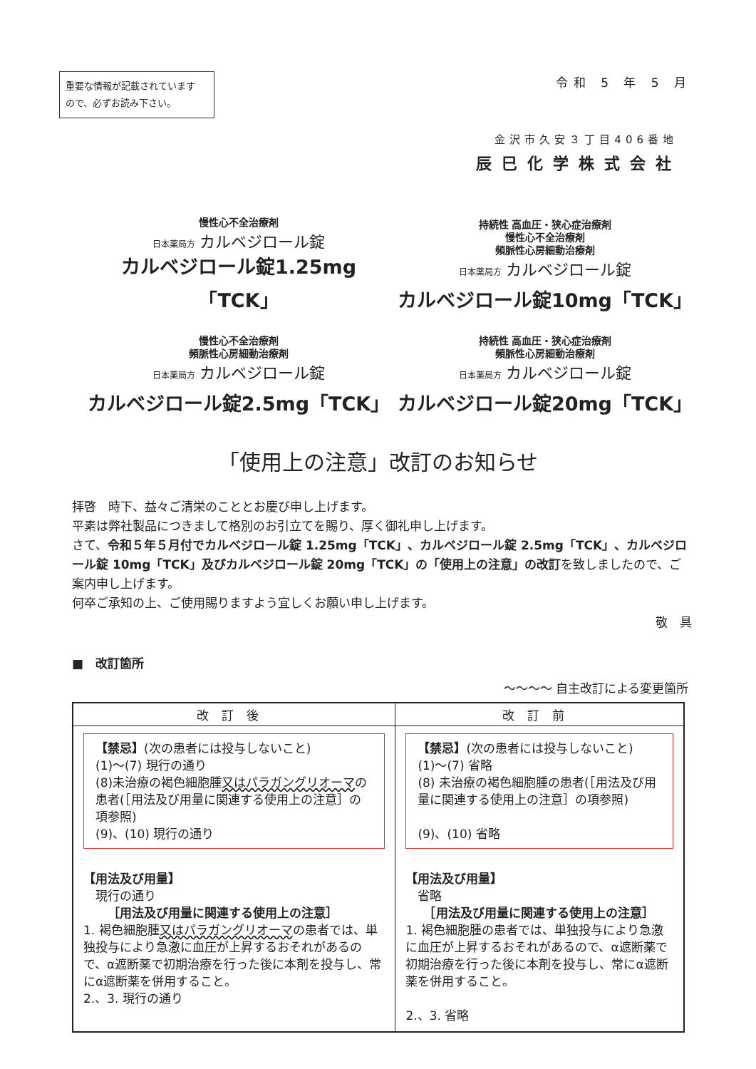重要な情報が記載されています
ので、必ずお読み下さい。
令和 5 年 5 月
金沢市久安３丁目406番地
辰巳化学株式会社
慢性心不全治療剤
日本薬局方 カルベジロール錠
カルベジロール錠1.25mg「TCK」
持続性 高血圧・狭心症治療剤
慢性心不全治療剤
頻脈性心房細動治療剤
日本薬局方 カルベジロール錠
カルベジロール錠10mg「TCK」
慢性心不全治療剤
頻脈性心房細動治療剤
日本薬局方 カルベジロール錠
カルベジロール錠2.5mg「TCK」
持続性 高血圧・狭心症治療剤
頻脈性心房細動治療剤
日本薬局方 カルベジロール錠
カルベジロール錠20mg「TCK」
「使用上の注意」改訂のお知らせ
拝啓　時下、益々ご清栄のこととお慶び申し上げます。
平素は弊社製品につきまして格別のお引立てを賜り、厚く御礼申し上げます。
さて、令和５年５月付でカルベジロール錠 1.25mg「TCK」、カルベジロール錠 2.5mg「TCK」、カルベジロール錠 10mg「TCK」及びカルベジロール錠 20mg「TCK」の「使用上の注意」の改訂を致しましたので、ご案内申し上げます。
何卒ご承知の上、ご使用賜りますよう宜しくお願い申し上げます。
敬　具
■　改訂箇所
～～～～ 自主改訂による変更箇所
| 改訂後 | 改訂前 |
| --- | --- |
| 【禁忌】 (次の患者には投与しないこと) (1)～(7) 現行の通り (8)未治療の褐色細胞腫 又はパラガングリオーマ の患者(［用法及び用量に関連する使用上の注意］の項参照) (9)、(10) 現行の通り 【用法及び用量】 現行の通り ［用法及び用量に関連する使用上の注意］ 1. 褐色細胞腫 又はパラガングリオーマ の患者では、単独投与により急激に血圧が上昇するおそれがあるので、α遮断薬で初期治療を行った後に本剤を投与し、常にα遮断薬を併用すること。 2.、3. 現行の通り | 【禁忌】 (次の患者には投与しないこと) (1)～(7) 省略 (8) 未治療の褐色細胞腫の患者(［用法及び用量に関連する使用上の注意］の項参照) (9)、(10) 省略 【用法及び用量】 省略 ［用法及び用量に関連する使用上の注意］ 1. 褐色細胞腫の患者では、単独投与により急激に血圧が上昇するおそれがあるので、α遮断薬で初期治療を行った後に本剤を投与し、常にα遮断薬を併用すること。 2.、3. 省略 |